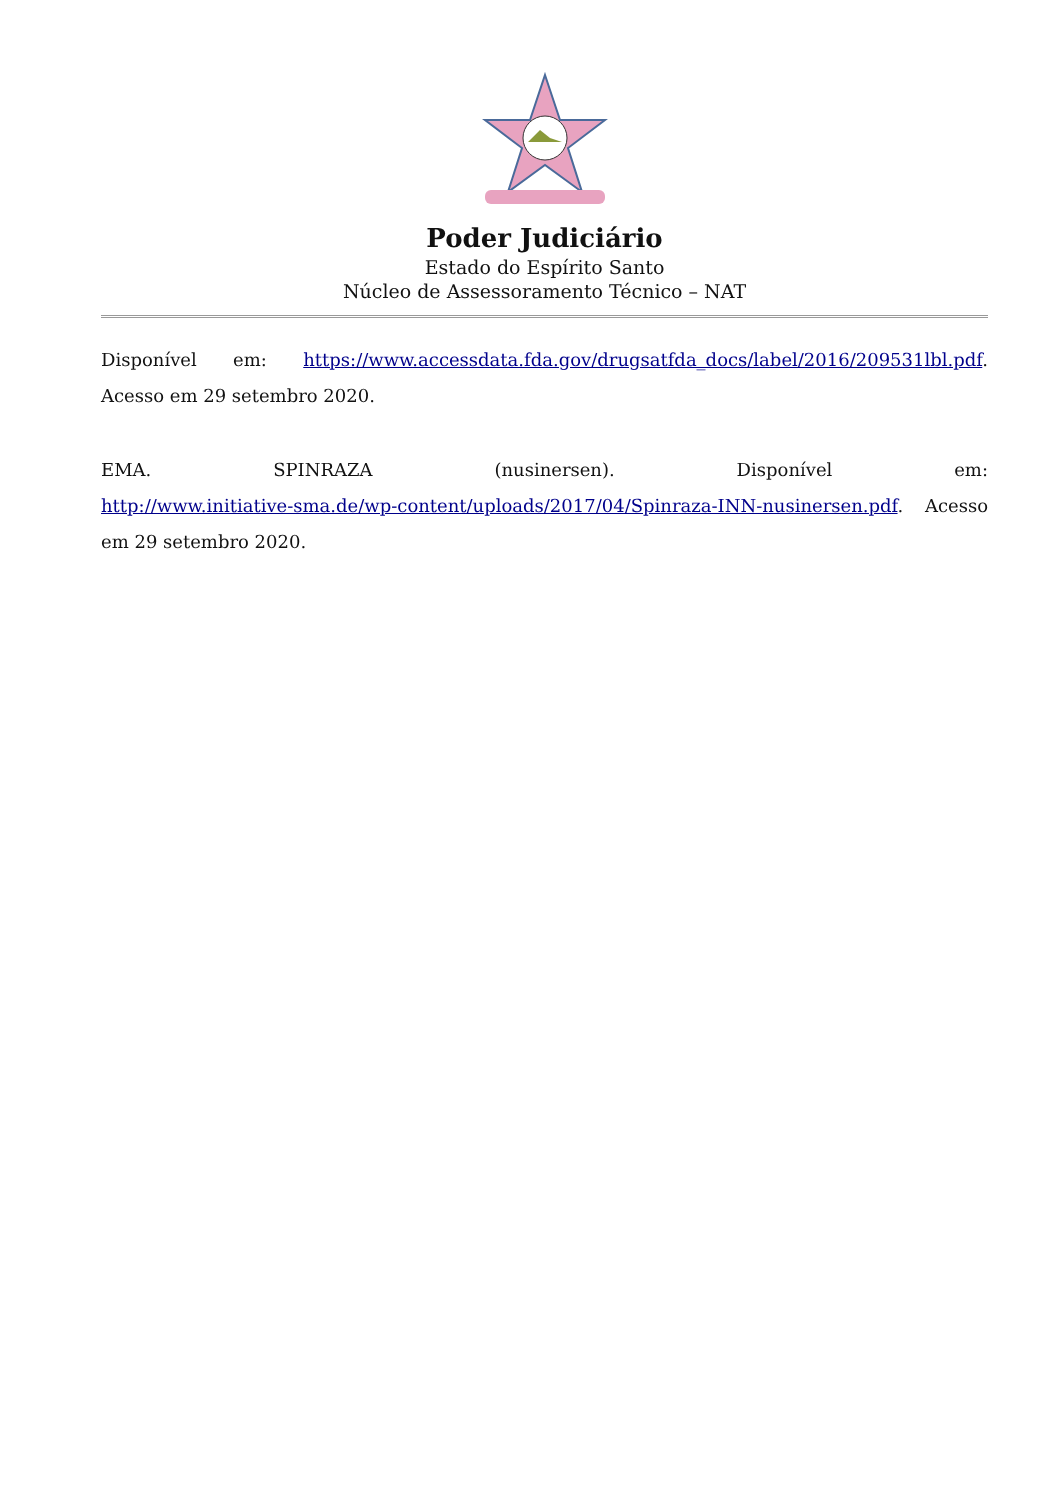Poder Judiciário
Estado do Espírito Santo
Núcleo de Assessoramento Técnico – NAT
Disponível em: https://www.accessdata.fda.gov/drugsatfda_docs/label/2016/209531lbl.pdf. Acesso em 29 setembro 2020.
EMA. SPINRAZA (nusinersen). Disponível em:
http://www.initiative-sma.de/wp-content/uploads/2017/04/Spinraza-INN-nusinersen.pdf. Acesso em 29 setembro 2020.